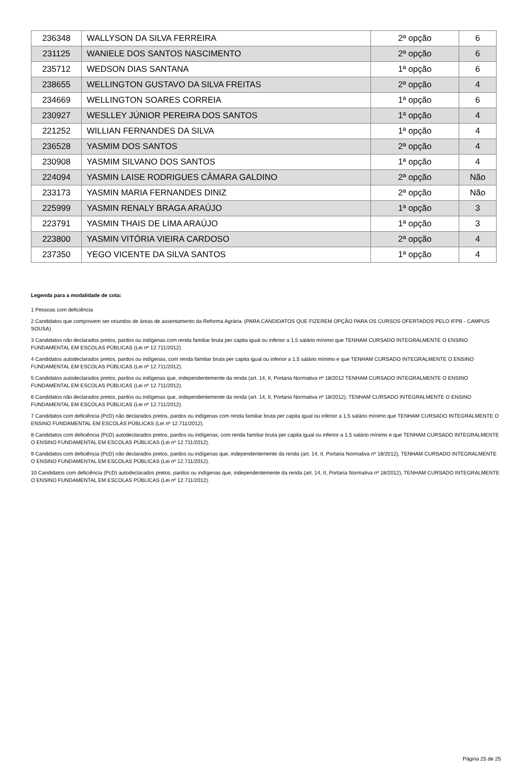| 236348 | WALLYSON DA SILVA FERREIRA | 2ª opção | 6 |
| 231125 | WANIELE DOS SANTOS NASCIMENTO | 2ª opção | 6 |
| 235712 | WEDSON DIAS SANTANA | 1ª opção | 6 |
| 238655 | WELLINGTON GUSTAVO DA SILVA FREITAS | 2ª opção | 4 |
| 234669 | WELLINGTON SOARES CORREIA | 1ª opção | 6 |
| 230927 | WESLLEY JÚNIOR PEREIRA DOS SANTOS | 1ª opção | 4 |
| 221252 | WILLIAN FERNANDES DA SILVA | 1ª opção | 4 |
| 236528 | YASMIM DOS SANTOS | 2ª opção | 4 |
| 230908 | YASMIM SILVANO DOS SANTOS | 1ª opção | 4 |
| 224094 | YASMIN LAISE RODRIGUES CÂMARA GALDINO | 2ª opção | Não |
| 233173 | YASMIN MARIA FERNANDES DINIZ | 2ª opção | Não |
| 225999 | YASMIN RENALY BRAGA ARAÚJO | 1ª opção | 3 |
| 223791 | YASMIN THAIS DE LIMA ARAÚJO | 1ª opção | 3 |
| 223800 | YASMIN VITÓRIA VIEIRA CARDOSO | 2ª opção | 4 |
| 237350 | YEGO VICENTE DA SILVA SANTOS | 1ª opção | 4 |
Legenda para a modalidade de cota:
1 Pessoas com deficiência
2 Candidatos que comprovem ser oriundos de áreas de assentamento da Reforma Agrária. (PARA CANDIDATOS QUE FIZEREM OPÇÃO PARA OS CURSOS OFERTADOS PELO IFPB - CAMPUS SOUSA)
3 Candidatos não declarados pretos, pardos ou indígenas com renda familiar bruta per capita igual ou inferior a 1,5 salário mínimo que TENHAM CURSADO INTEGRALMENTE O ENSINO FUNDAMENTAL EM ESCOLAS PÚBLICAS (Lei nº 12.711/2012).
4 Candidatos autodeclarados pretos, pardos ou indígenas, com renda familiar bruta per capita igual ou inferior a 1,5 salário mínimo e que TENHAM CURSADO INTEGRALMENTE O ENSINO FUNDAMENTAL EM ESCOLAS PÚBLICAS (Lei nº 12.711/2012).
5 Candidatos autodeclarados pretos, pardos ou indígenas que, independentemente da renda (art. 14, II, Portaria Normativa nº 18/2012 TENHAM CURSADO INTEGRALMENTE O ENSINO FUNDAMENTAL EM ESCOLAS PÚBLICAS (Lei nº 12.711/2012).
6 Candidatos não declarados pretos, pardos ou indígenas que, independentemente da renda (art. 14, II, Portaria Normativa nº 18/2012), TENHAM CURSADO INTEGRALMENTE O ENSINO FUNDAMENTAL EM ESCOLAS PÚBLICAS (Lei nº 12.711/2012).
7 Candidatos com deficiência (PcD) não declarados pretos, pardos ou indígenas com renda familiar bruta per capita igual ou inferior a 1,5 salário mínimo que TENHAM CURSADO INTEGRALMENTE O ENSINO FUNDAMENTAL EM ESCOLAS PÚBLICAS (Lei nº 12.711/2012).
8 Candidatos com deficiência (PcD) autodeclarados pretos, pardos ou indígenas, com renda familiar bruta per capita igual ou inferior a 1,5 salário mínimo e que TENHAM CURSADO INTEGRALMENTE O ENSINO FUNDAMENTAL EM ESCOLAS PÚBLICAS (Lei nº 12.711/2012).
9 Candidatos com deficiência (PcD) não declarados pretos, pardos ou indígenas que, independentemente da renda (art. 14, II, Portaria Normativa nº 18/2012), TENHAM CURSADO INTEGRALMENTE O ENSINO FUNDAMENTAL EM ESCOLAS PÚBLICAS (Lei nº 12.711/2012).
10 Candidatos com deficiência (PcD) autodeclarados pretos, pardos ou indígenas que, independentemente da renda (art. 14, II, Portaria Normativa nº 18/2012), TENHAM CURSADO INTEGRALMENTE O ENSINO FUNDAMENTAL EM ESCOLAS PÚBLICAS (Lei nº 12.711/2012).
Página 25 de 25